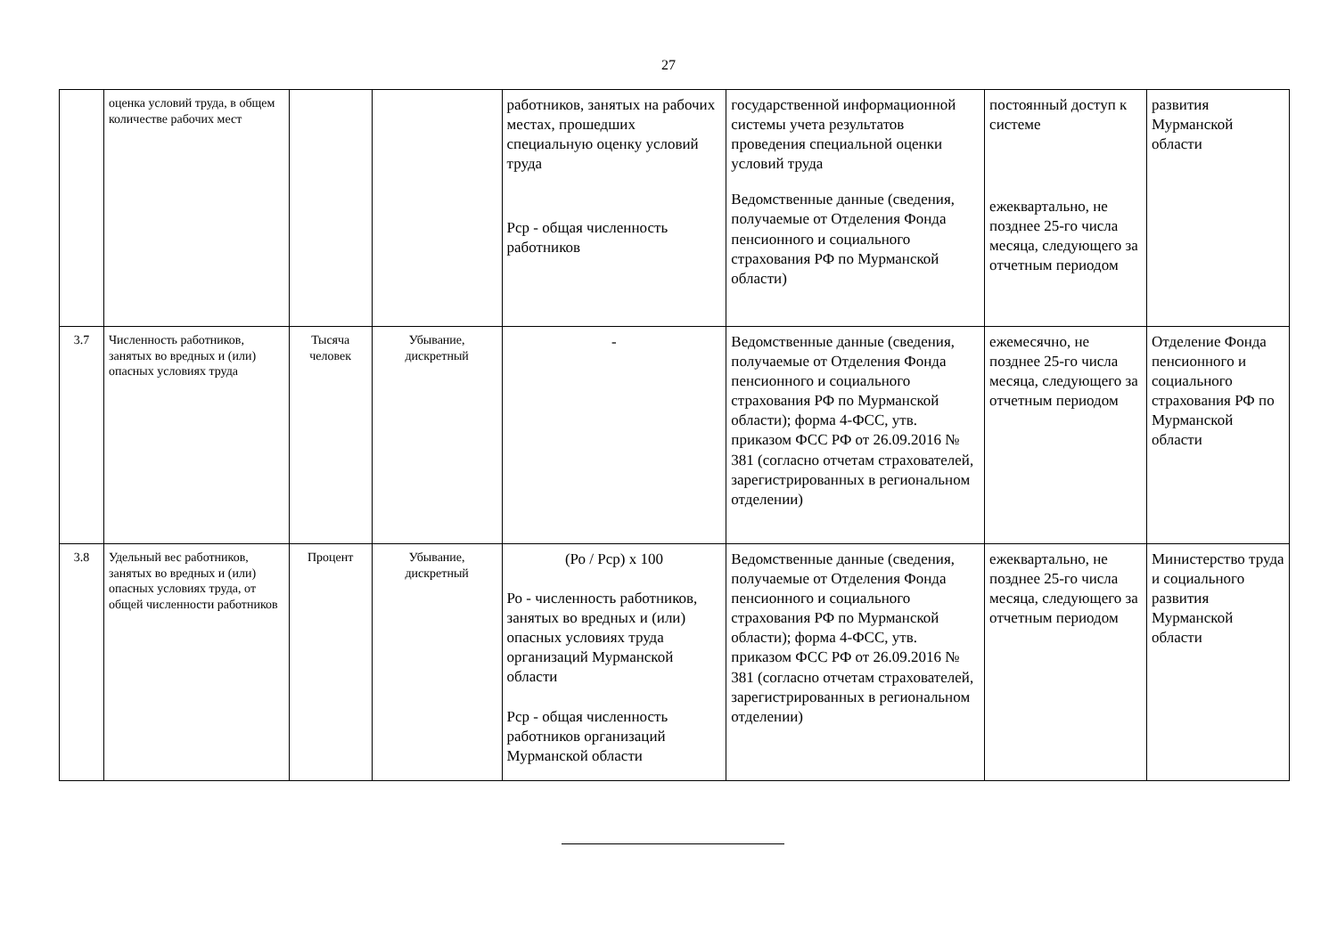27
| | оценка условий труда, в общем количестве рабочих мест | | | работников, занятых на рабочих местах, прошедших специальную оценку условий труда Рср - общая численность работников | государственной информационной системы учета результатов проведения специальной оценки условий труда Ведомственные данные (сведения, получаемые от Отделения Фонда пенсионного и социального страхования РФ по Мурманской области) | постоянный доступ к системе ежеквартально, не позднее 25-го числа месяца, следующего за отчетным периодом | развития Мурманской области |
| 3.7 | Численность работников, занятых во вредных и (или) опасных условиях труда | Тысяча человек | Убывание, дискретный | - | Ведомственные данные (сведения, получаемые от Отделения Фонда пенсионного и социального страхования РФ по Мурманской области); форма 4-ФСС, утв. приказом ФСС РФ от 26.09.2016 № 381 (согласно отчетам страхователей, зарегистрированных в региональном отделении) | ежемесячно, не позднее 25-го числа месяца, следующего за отчетным периодом | Отделение Фонда пенсионного и социального страхования РФ по Мурманской области |
| 3.8 | Удельный вес работников, занятых во вредных и (или) опасных условиях труда, от общей численности работников | Процент | Убывание, дискретный | (Ро / Рср) х 100 Ро - численность работников, занятых во вредных и (или) опасных условиях труда организаций Мурманской области Рср - общая численность работников организаций Мурманской области | Ведомственные данные (сведения, получаемые от Отделения Фонда пенсионного и социального страхования РФ по Мурманской области); форма 4-ФСС, утв. приказом ФСС РФ от 26.09.2016 № 381 (согласно отчетам страхователей, зарегистрированных в региональном отделении) | ежеквартально, не позднее 25-го числа месяца, следующего за отчетным периодом | Министерство труда и социального развития Мурманской области |